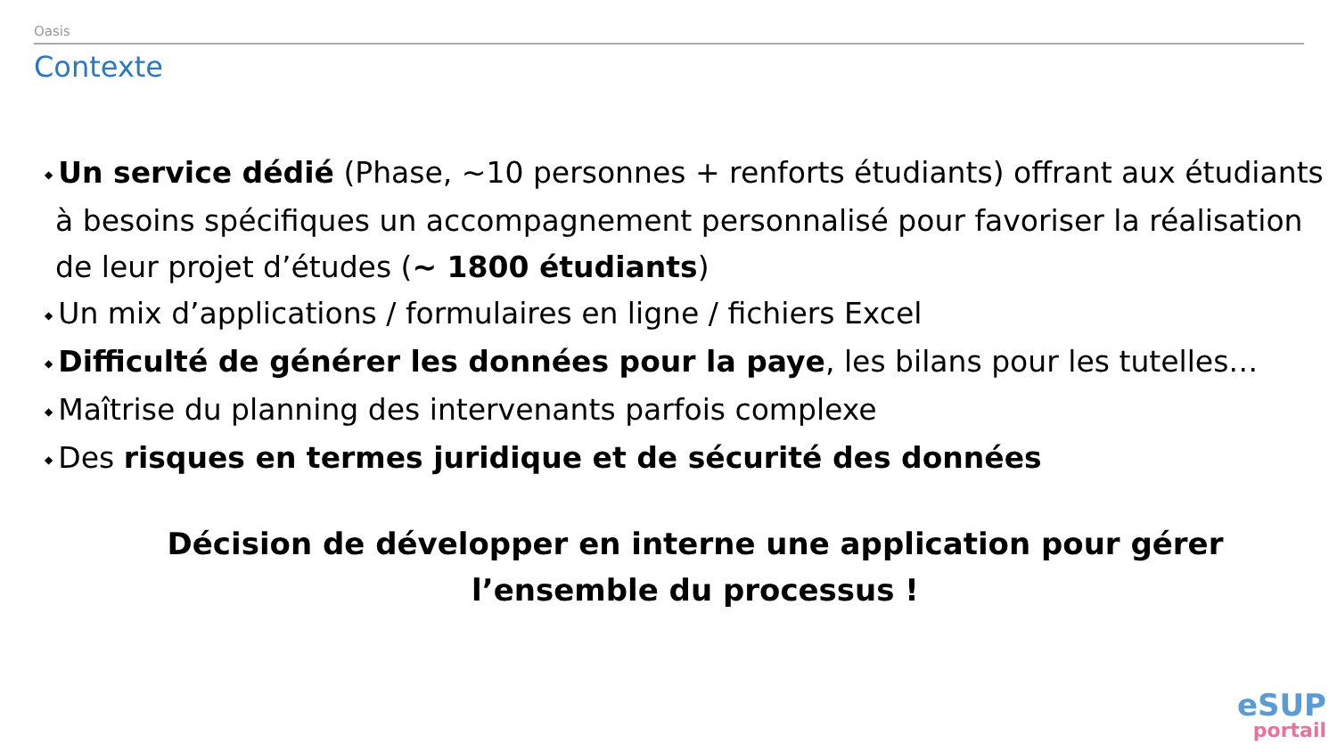Oasis
Contexte
◆ Un service dédié (Phase, ~10 personnes + renforts étudiants) offrant aux étudiants à besoins spécifiques un accompagnement personnalisé pour favoriser la réalisation de leur projet d’études (~ 1800 étudiants)
◆ Un mix d’applications / formulaires en ligne / fichiers Excel
◆ Difficulté de générer les données pour la paye, les bilans pour les tutelles…
◆ Maîtrise du planning des intervenants parfois complexe
◆ Des risques en termes juridique et de sécurité des données
Décision de développer en interne une application pour gérer l’ensemble du processus !
eSUP
portail